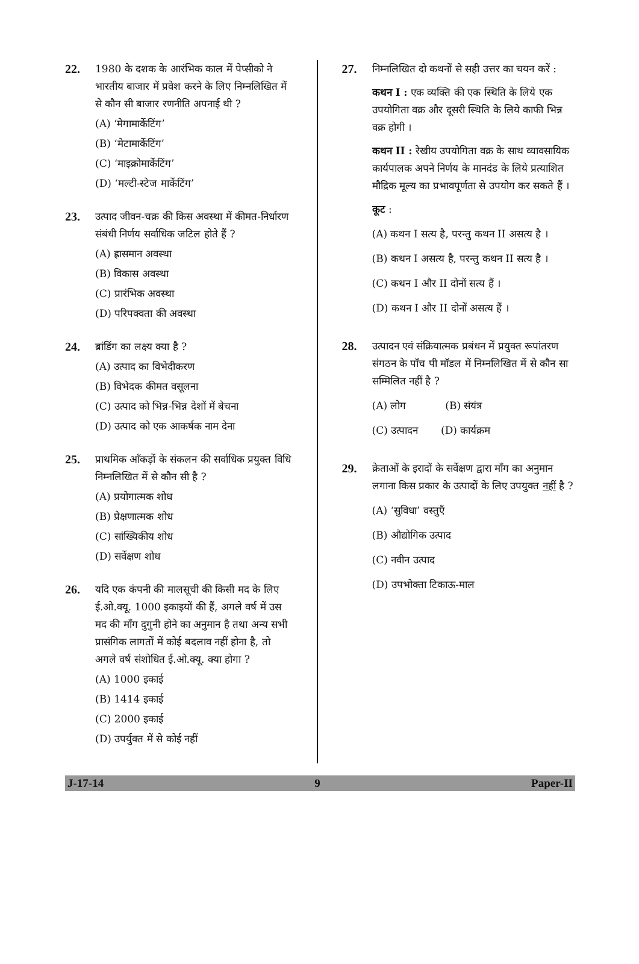22.
1980 के दशक के आरंभिक काल में पेप्सीको ने भारतीय बाजार में प्रवेश करने के लिए निम्नलिखित में से कौन सी बाजार रणनीति अपनाई थी ?
(A) ‘मेगामार्केटिंग’
(B) ‘मेटामार्केटिंग’
(C) ‘माइक्रोमार्केटिंग’
(D) ‘मल्टी-स्टेज मार्केटिंग’
23.
उत्पाद जीवन-चक्र की किस अवस्था में कीमत-निर्धारण संबंधी निर्णय सर्वाधिक जटिल होते हैं ?
(A) ह्रासमान अवस्था
(B) विकास अवस्था
(C) प्रारंभिक अवस्था
(D) परिपक्वता की अवस्था
24.
ब्रांडिंग का लक्ष्य क्या है ?
(A) उत्पाद का विभेदीकरण
(B) विभेदक कीमत वसूलना
(C) उत्पाद को भिन्न-भिन्न देशों में बेचना
(D) उत्पाद को एक आकर्षक नाम देना
25.
प्राथमिक आँकड़ों के संकलन की सर्वाधिक प्रयुक्त विधि निम्नलिखित में से कौन सी है ?
(A) प्रयोगात्मक शोध
(B) प्रेक्षणात्मक शोध
(C) सांख्यिकीय शोध
(D) सर्वेक्षण शोध
26.
यदि एक कंपनी की मालसूची की किसी मद के लिए ई.ओ.क्यू. 1000 इकाइयों की हैं, अगले वर्ष में उस मद की माँग दुगुनी होने का अनुमान है तथा अन्य सभी प्रासंगिक लागतों में कोई बदलाव नहीं होना है, तो अगले वर्ष संशोधित ई.ओ.क्यू. क्या होगा ?
(A) 1000 इकाई
(B) 1414 इकाई
(C) 2000 इकाई
(D) उपर्युक्त में से कोई नहीं
27.
निम्नलिखित दो कथनों से सही उत्तर का चयन करें :
कथन I : एक व्यक्ति की एक स्थिति के लिये एक उपयोगिता वक्र और दूसरी स्थिति के लिये काफी भिन्न वक्र होगी ।
कथन II : रेखीय उपयोगिता वक्र के साथ व्यावसायिक कार्यपालक अपने निर्णय के मानदंड के लिये प्रत्याशित मौद्रिक मूल्य का प्रभावपूर्णता से उपयोग कर सकते हैं ।
कूट :
(A) कथन I सत्य है, परन्तु कथन II असत्य है ।
(B) कथन I असत्य है, परन्तु कथन II सत्य है ।
(C) कथन I और II दोनों सत्य हैं ।
(D) कथन I और II दोनों असत्य हैं ।
28.
उत्पादन एवं संक्रियात्मक प्रबंधन में प्रयुक्त रूपांतरण संगठन के पाँच पी मॉडल में निम्नलिखित में से कौन सा सम्मिलित नहीं है ?
(A) लोग (B) संयंत्र
(C) उत्पादन (D) कार्यक्रम
29.
क्रेताओं के इरादों के सर्वेक्षण द्वारा माँग का अनुमान लगाना किस प्रकार के उत्पादों के लिए उपयुक्त नहीं है ?
(A) ‘सुविधा’ वस्तुएँ
(B) औद्योगिक उत्पाद
(C) नवीन उत्पाद
(D) उपभोक्ता टिकाऊ-माल
J-17-14 9 Paper-II